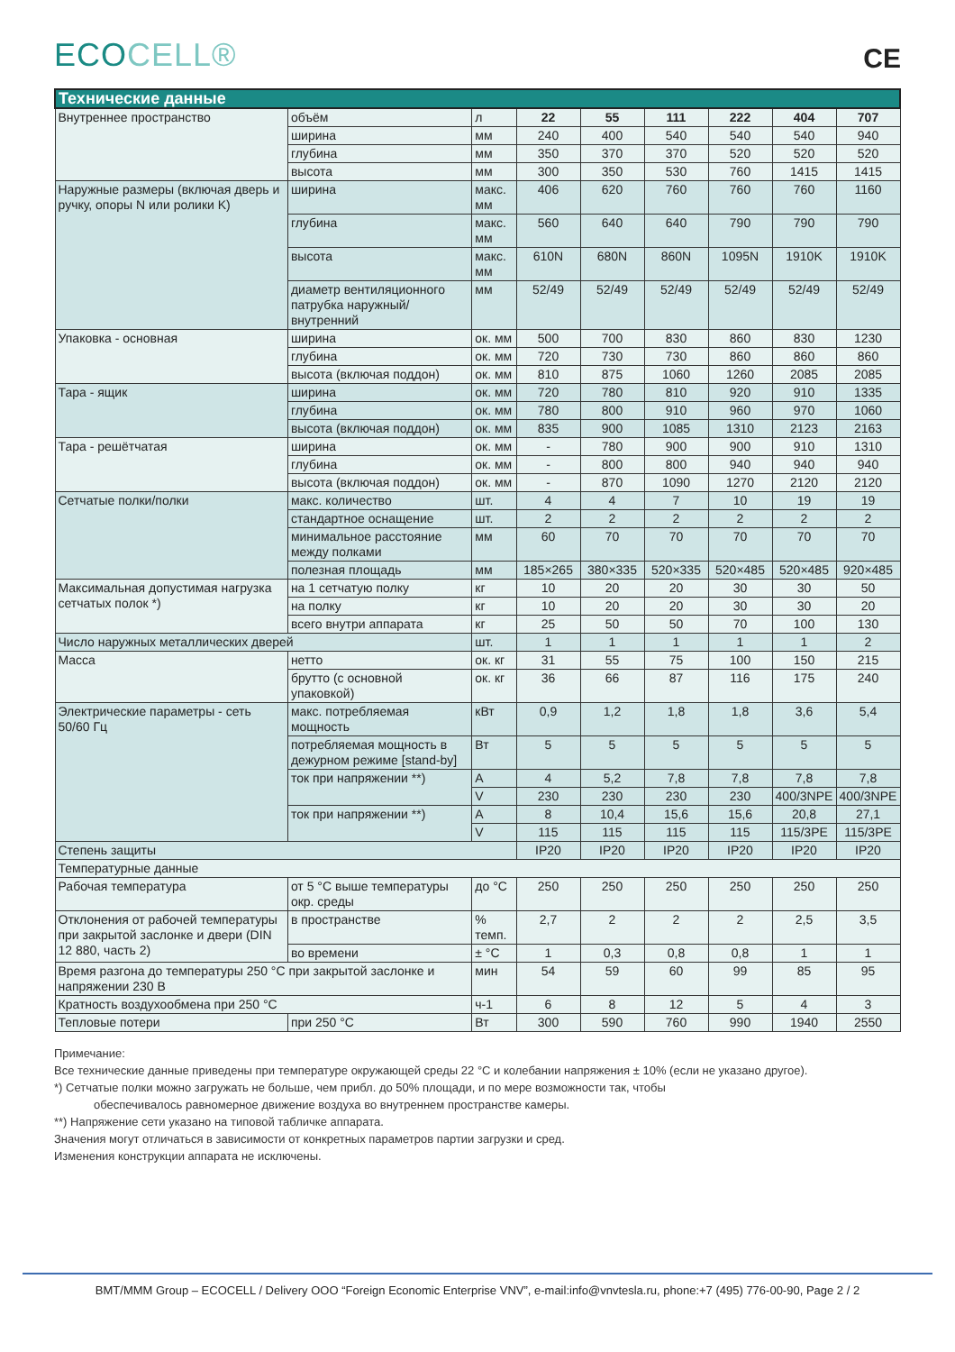ECOCELL®
CE
| Технические данные | | | | | | | | |
| --- | --- | --- | --- | --- | --- | --- | --- | --- |
| Внутреннее пространство | объём | л | 22 | 55 | 111 | 222 | 404 | 707 |
| | ширина | мм | 240 | 400 | 540 | 540 | 540 | 940 |
| | глубина | мм | 350 | 370 | 370 | 520 | 520 | 520 |
| | высота | мм | 300 | 350 | 530 | 760 | 1415 | 1415 |
| Наружные размеры (включая дверь и ручку, опоры N или ролики K) | ширина | макс. мм | 406 | 620 | 760 | 760 | 760 | 1160 |
| | глубина | макс. мм | 560 | 640 | 640 | 790 | 790 | 790 |
| | высота | макс. мм | 610N | 680N | 860N | 1095N | 1910K | 1910K |
| | диаметр вентиляционного патрубка наружный/ внутренний | мм | 52/49 | 52/49 | 52/49 | 52/49 | 52/49 | 52/49 |
| Упаковка - основная | ширина | ок. мм | 500 | 700 | 830 | 860 | 830 | 1230 |
| | глубина | ок. мм | 720 | 730 | 730 | 860 | 860 | 860 |
| | высота (включая поддон) | ок. мм | 810 | 875 | 1060 | 1260 | 2085 | 2085 |
| Тара - ящик | ширина | ок. мм | 720 | 780 | 810 | 920 | 910 | 1335 |
| | глубина | ок. мм | 780 | 800 | 910 | 960 | 970 | 1060 |
| | высота (включая поддон) | ок. мм | 835 | 900 | 1085 | 1310 | 2123 | 2163 |
| Тара - решётчатая | ширина | ок. мм | - | 780 | 900 | 900 | 910 | 1310 |
| | глубина | ок. мм | - | 800 | 800 | 940 | 940 | 940 |
| | высота (включая поддон) | ок. мм | - | 870 | 1090 | 1270 | 2120 | 2120 |
| Сетчатые полки/полки | макс. количество | шт. | 4 | 4 | 7 | 10 | 19 | 19 |
| | стандартное оснащение | шт. | 2 | 2 | 2 | 2 | 2 | 2 |
| | минимальное расстояние между полками | мм | 60 | 70 | 70 | 70 | 70 | 70 |
| | полезная площадь | мм | 185×265 | 380×335 | 520×335 | 520×485 | 520×485 | 920×485 |
| Максимальная допустимая нагрузка сетчатых полок *) | на 1 сетчатую полку | кг | 10 | 20 | 20 | 30 | 30 | 50 |
| | на полку | кг | 10 | 20 | 20 | 30 | 30 | 20 |
| | всего внутри аппарата | кг | 25 | 50 | 50 | 70 | 100 | 130 |
| Число наружных металлических дверей | | шт. | 1 | 1 | 1 | 1 | 1 | 2 |
| Масса | нетто | ок. кг | 31 | 55 | 75 | 100 | 150 | 215 |
| | брутто (с основной упаковкой) | ок. кг | 36 | 66 | 87 | 116 | 175 | 240 |
| Электрические параметры - сеть 50/60 Гц | макс. потребляемая мощность | кВт | 0,9 | 1,2 | 1,8 | 1,8 | 3,6 | 5,4 |
| | потребляемая мощность в дежурном режиме [stand-by] | Вт | 5 | 5 | 5 | 5 | 5 | 5 |
| | ток при напряжении **) | A | 4 | 5,2 | 7,8 | 7,8 | 7,8 | 7,8 |
| | | V | 230 | 230 | 230 | 230 | 400/3NPE | 400/3NPE |
| | ток при напряжении **) | A | 8 | 10,4 | 15,6 | 15,6 | 20,8 | 27,1 |
| | | V | 115 | 115 | 115 | 115 | 115/3PE | 115/3PE |
| Степень защиты | | | IP20 | IP20 | IP20 | IP20 | IP20 | IP20 |
| Температурные данные | | | | | | | | |
| Рабочая температура | от 5 °C выше температуры окр. среды | до °C | 250 | 250 | 250 | 250 | 250 | 250 |
| Отклонения от рабочей температуры при закрытой заслонке и двери (DIN 12 880, часть 2) | в пространстве | % темп. | 2,7 | 2 | 2 | 2 | 2,5 | 3,5 |
| | во времени | ± °C | 1 | 0,3 | 0,8 | 0,8 | 1 | 1 |
| Время разгона до температуры 250 °C при закрытой заслонке и напряжении 230 В | | мин | 54 | 59 | 60 | 99 | 85 | 95 |
| Кратность воздухообмена при 250 °C | | ч-1 | 6 | 8 | 12 | 5 | 4 | 3 |
| Тепловые потери | при 250 °C | Вт | 300 | 590 | 760 | 990 | 1940 | 2550 |
Примечание:
Все технические данные приведены при температуре окружающей среды 22 °C и колебании напряжения ± 10% (если не указано другое).
*) Сетчатые полки можно загружать не больше, чем прибл. до 50% площади, и по мере возможности так, чтобы
обеспечивалось равномерное движение воздуха во внутреннем пространстве камеры.
**) Напряжение сети указано на типовой табличке аппарата.
Значения могут отличаться в зависимости от конкретных параметров партии загрузки и сред.
Изменения конструкции аппарата не исключены.
BMT/MMM Group – ECOCELL / Delivery OOO “Foreign Economic Enterprise VNV”, e-mail:info@vnvtesla.ru, phone:+7 (495) 776-00-90, Page 2 / 2